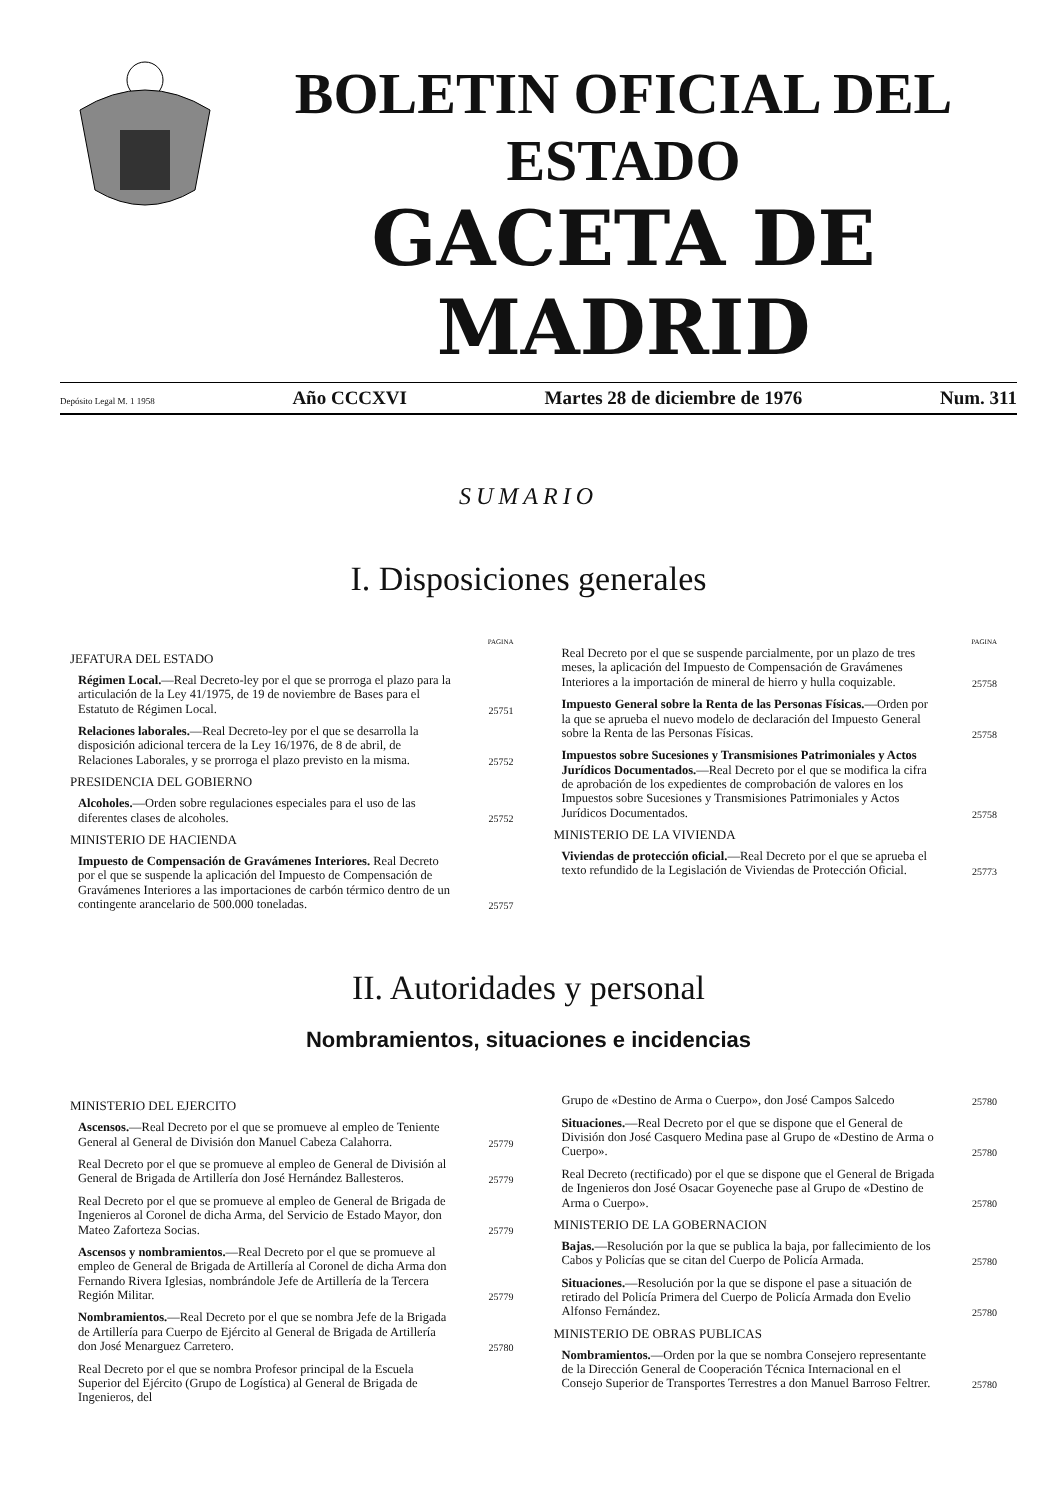BOLETIN OFICIAL DEL ESTADO
GACETA DE MADRID
Depósito Legal M. 1 1958 Año CCCXVI Martes 28 de diciembre de 1976 Num. 311
SUMARIO
I. Disposiciones generales
PAGINA
JEFATURA DEL ESTADO
Régimen Local.—Real Decreto-ley por el que se prorroga el plazo para la articulación de la Ley 41/1975, de 19 de noviembre de Bases para el Estatuto de Régimen Local.
25751
Relaciones laborales.—Real Decreto-ley por el que se desarrolla la disposición adicional tercera de la Ley 16/1976, de 8 de abril, de Relaciones Laborales, y se prorroga el plazo previsto en la misma.
25752
PRESIDENCIA DEL GOBIERNO
Alcoholes.—Orden sobre regulaciones especiales para el uso de las diferentes clases de alcoholes.
25752
MINISTERIO DE HACIENDA
Impuesto de Compensación de Gravámenes Interiores. Real Decreto por el que se suspende la aplicación del Impuesto de Compensación de Gravámenes Interiores a las importaciones de carbón térmico dentro de un contingente arancelario de 500.000 toneladas.
25757
PAGINA
Real Decreto por el que se suspende parcialmente, por un plazo de tres meses, la aplicación del Impuesto de Compensación de Gravámenes Interiores a la importación de mineral de hierro y hulla coquizable.
25758
Impuesto General sobre la Renta de las Personas Físicas.—Orden por la que se aprueba el nuevo modelo de declaración del Impuesto General sobre la Renta de las Personas Físicas.
25758
Impuestos sobre Sucesiones y Transmisiones Patrimoniales y Actos Jurídicos Documentados.—Real Decreto por el que se modifica la cifra de aprobación de los expedientes de comprobación de valores en los Impuestos sobre Sucesiones y Transmisiones Patrimoniales y Actos Jurídicos Documentados.
25758
MINISTERIO DE LA VIVIENDA
Viviendas de protección oficial.—Real Decreto por el que se aprueba el texto refundido de la Legislación de Viviendas de Protección Oficial.
25773
II. Autoridades y personal
Nombramientos, situaciones e incidencias
MINISTERIO DEL EJERCITO
Ascensos.—Real Decreto por el que se promueve al empleo de Teniente General al General de División don Manuel Cabeza Calahorra.
25779
Real Decreto por el que se promueve al empleo de General de División al General de Brigada de Artillería don José Hernández Ballesteros.
25779
Real Decreto por el que se promueve al empleo de General de Brigada de Ingenieros al Coronel de dicha Arma, del Servicio de Estado Mayor, don Mateo Zaforteza Socias.
25779
Ascensos y nombramientos.—Real Decreto por el que se promueve al empleo de General de Brigada de Artillería al Coronel de dicha Arma don Fernando Rivera Iglesias, nombrándole Jefe de Artillería de la Tercera Región Militar.
25779
Nombramientos.—Real Decreto por el que se nombra Jefe de la Brigada de Artillería para Cuerpo de Ejército al General de Brigada de Artillería don José Menarguez Carretero.
25780
Real Decreto por el que se nombra Profesor principal de la Escuela Superior del Ejército (Grupo de Logística) al General de Brigada de Ingenieros, del
Grupo de «Destino de Arma o Cuerpo», don José Campos Salcedo
25780
Situaciones.—Real Decreto por el que se dispone que el General de División don José Casquero Medina pase al Grupo de «Destino de Arma o Cuerpo».
25780
Real Decreto (rectificado) por el que se dispone que el General de Brigada de Ingenieros don José Osacar Goyeneche pase al Grupo de «Destino de Arma o Cuerpo».
25780
MINISTERIO DE LA GOBERNACION
Bajas.—Resolución por la que se publica la baja, por fallecimiento de los Cabos y Policías que se citan del Cuerpo de Policía Armada.
25780
Situaciones.—Resolución por la que se dispone el pase a situación de retirado del Policía Primera del Cuerpo de Policía Armada don Evelio Alfonso Fernández.
25780
MINISTERIO DE OBRAS PUBLICAS
Nombramientos.—Orden por la que se nombra Consejero representante de la Dirección General de Cooperación Técnica Internacional en el Consejo Superior de Transportes Terrestres a don Manuel Barroso Feltrer.
25780